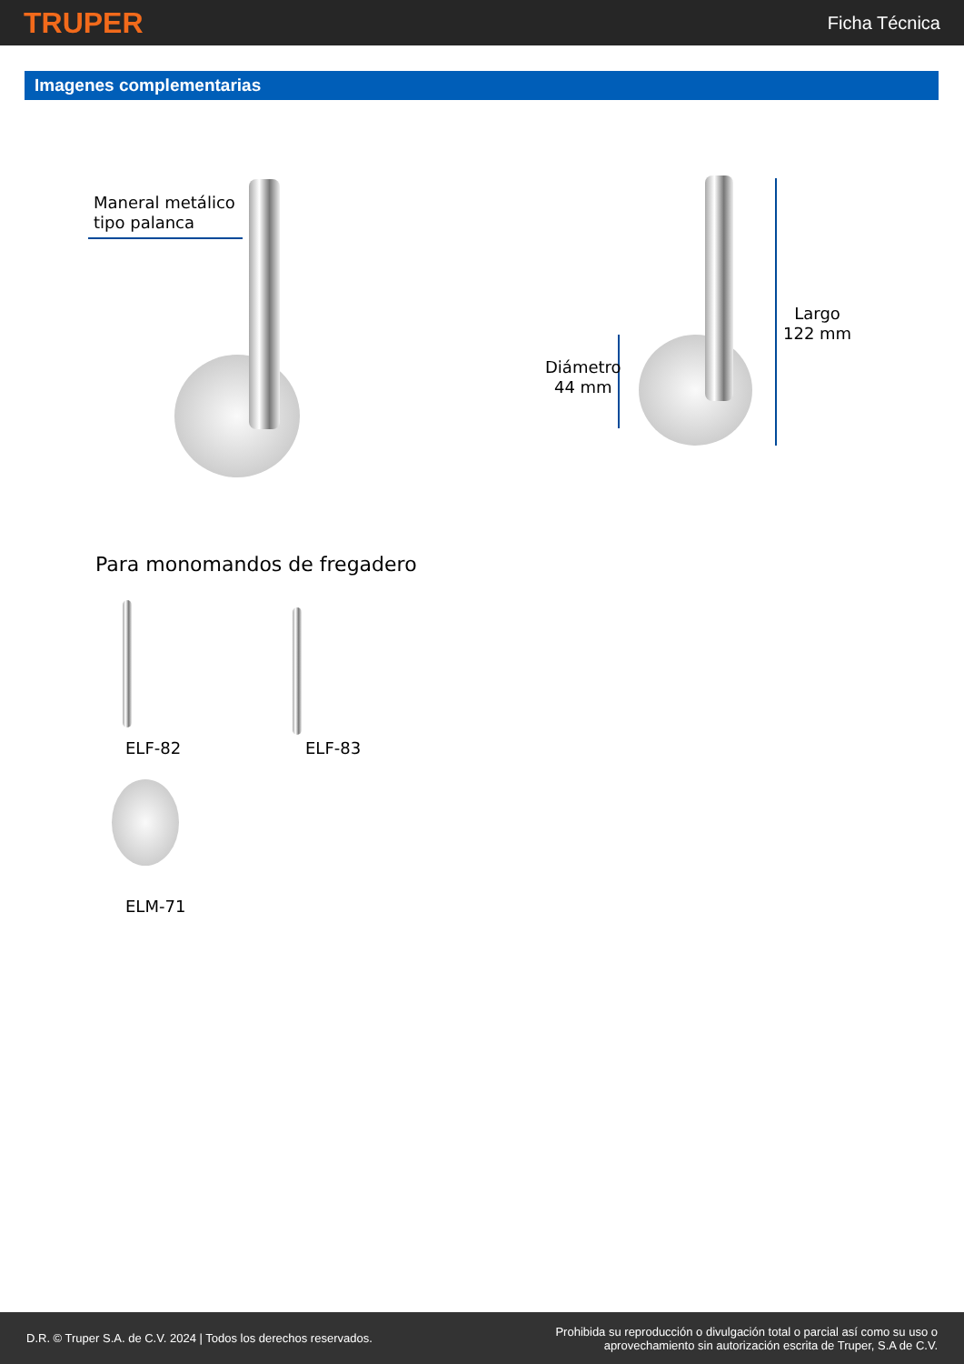TRUPER
Ficha Técnica
Imagenes complementarias
Maneral metálico
tipo palanca
Diámetro
44 mm
Largo
122 mm
Para monomandos de fregadero
ELF-82 ELF-83
ELM-71
D.R. © Truper S.A. de C.V. 2024 | Todos los derechos reservados.
Prohibida su reproducción o divulgación total o parcial así como su uso o
aprovechamiento sin autorización escrita de Truper, S.A de C.V.